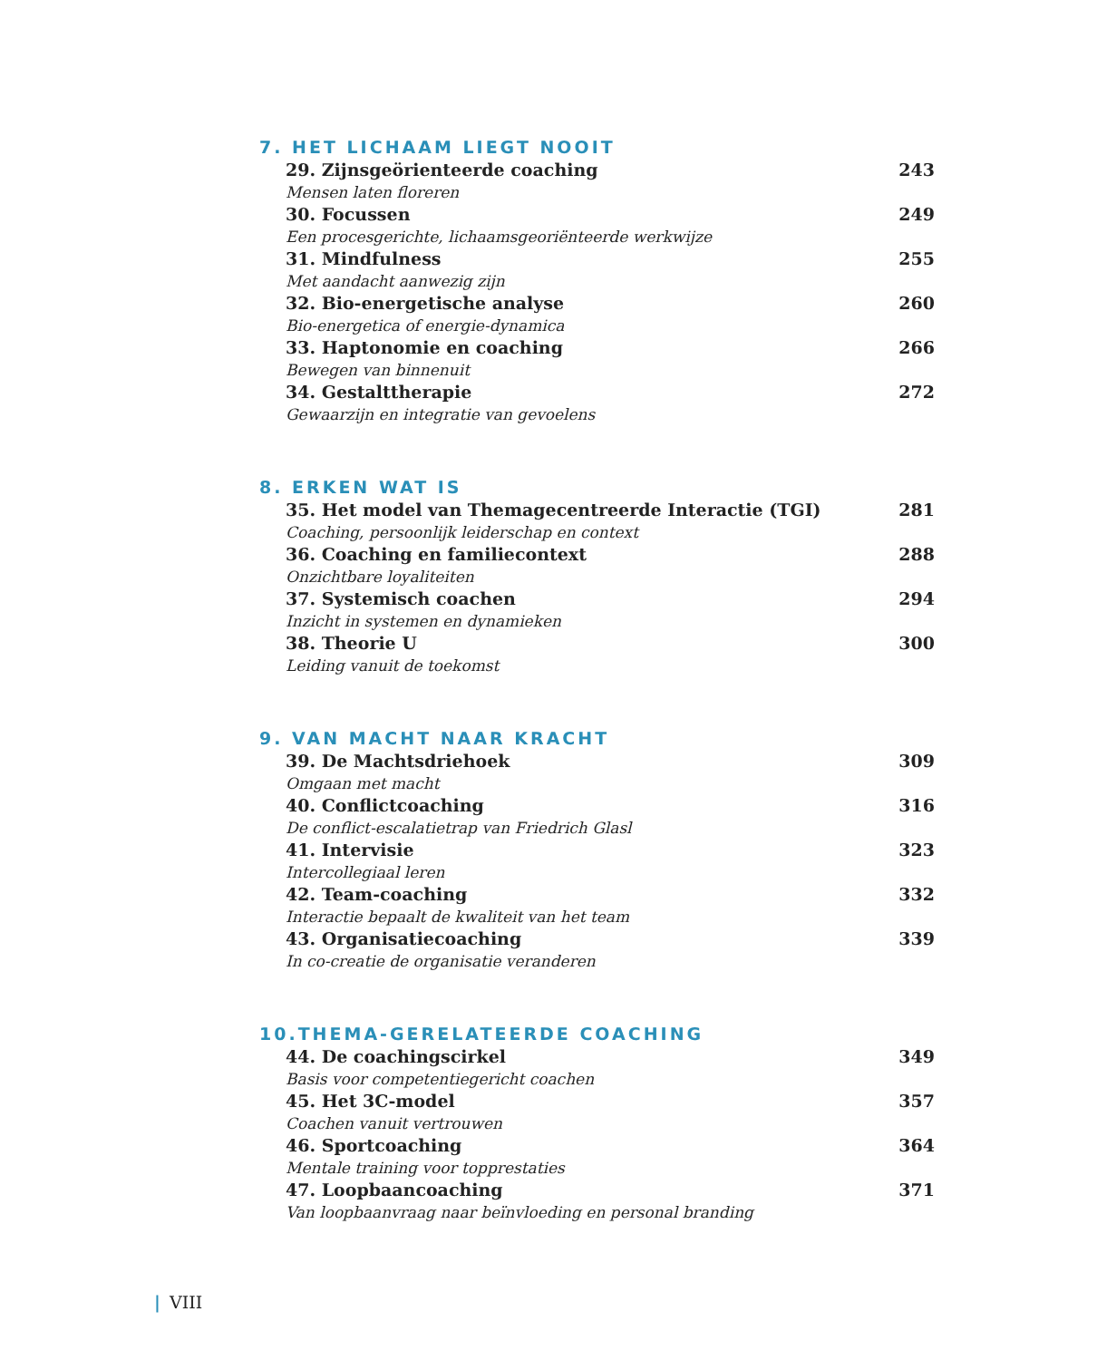7. HET LICHAAM LIEGT NOOIT
29. Zijnsgeörienteerde coaching 243
Mensen laten floreren
30. Focussen 249
Een procesgerichte, lichaamsgeoriënteerde werkwijze
31. Mindfulness 255
Met aandacht aanwezig zijn
32. Bio-energetische analyse 260
Bio-energetica of energie-dynamica
33. Haptonomie en coaching 266
Bewegen van binnenuit
34. Gestalttherapie 272
Gewaarzijn en integratie van gevoelens
8. ERKEN WAT IS
35. Het model van Themagecentreerde Interactie (TGI) 281
Coaching, persoonlijk leiderschap en context
36. Coaching en familiecontext 288
Onzichtbare loyaliteiten
37. Systemisch coachen 294
Inzicht in systemen en dynamieken
38. Theorie U 300
Leiding vanuit de toekomst
9. VAN MACHT NAAR KRACHT
39. De Machtsdriehoek 309
Omgaan met macht
40. Conflictcoaching 316
De conflict-escalatietrap van Friedrich Glasl
41. Intervisie 323
Intercollegiaal leren
42. Team-coaching 332
Interactie bepaalt de kwaliteit van het team
43. Organisatiecoaching 339
In co-creatie de organisatie veranderen
10.THEMA-GERELATEERDE COACHING
44. De coachingscirkel 349
Basis voor competentiegericht coachen
45. Het 3C-model 357
Coachen vanuit vertrouwen
46. Sportcoaching 364
Mentale training voor topprestaties
47. Loopbaancoaching 371
Van loopbaanvraag naar beïnvloeding en personal branding
| VIII